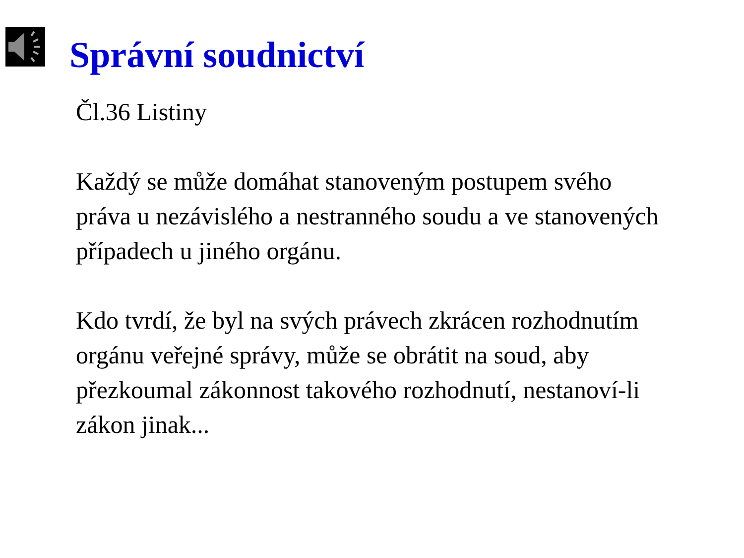Správní soudnictví
Čl.36 Listiny
Každý se může domáhat stanoveným postupem svého práva u nezávislého a nestranného soudu a ve stanovených případech u jiného orgánu.
Kdo tvrdí, že byl na svých právech zkrácen rozhodnutím orgánu veřejné správy, může se obrátit na soud, aby přezkoumal zákonnost takového rozhodnutí, nestanoví-li zákon jinak...